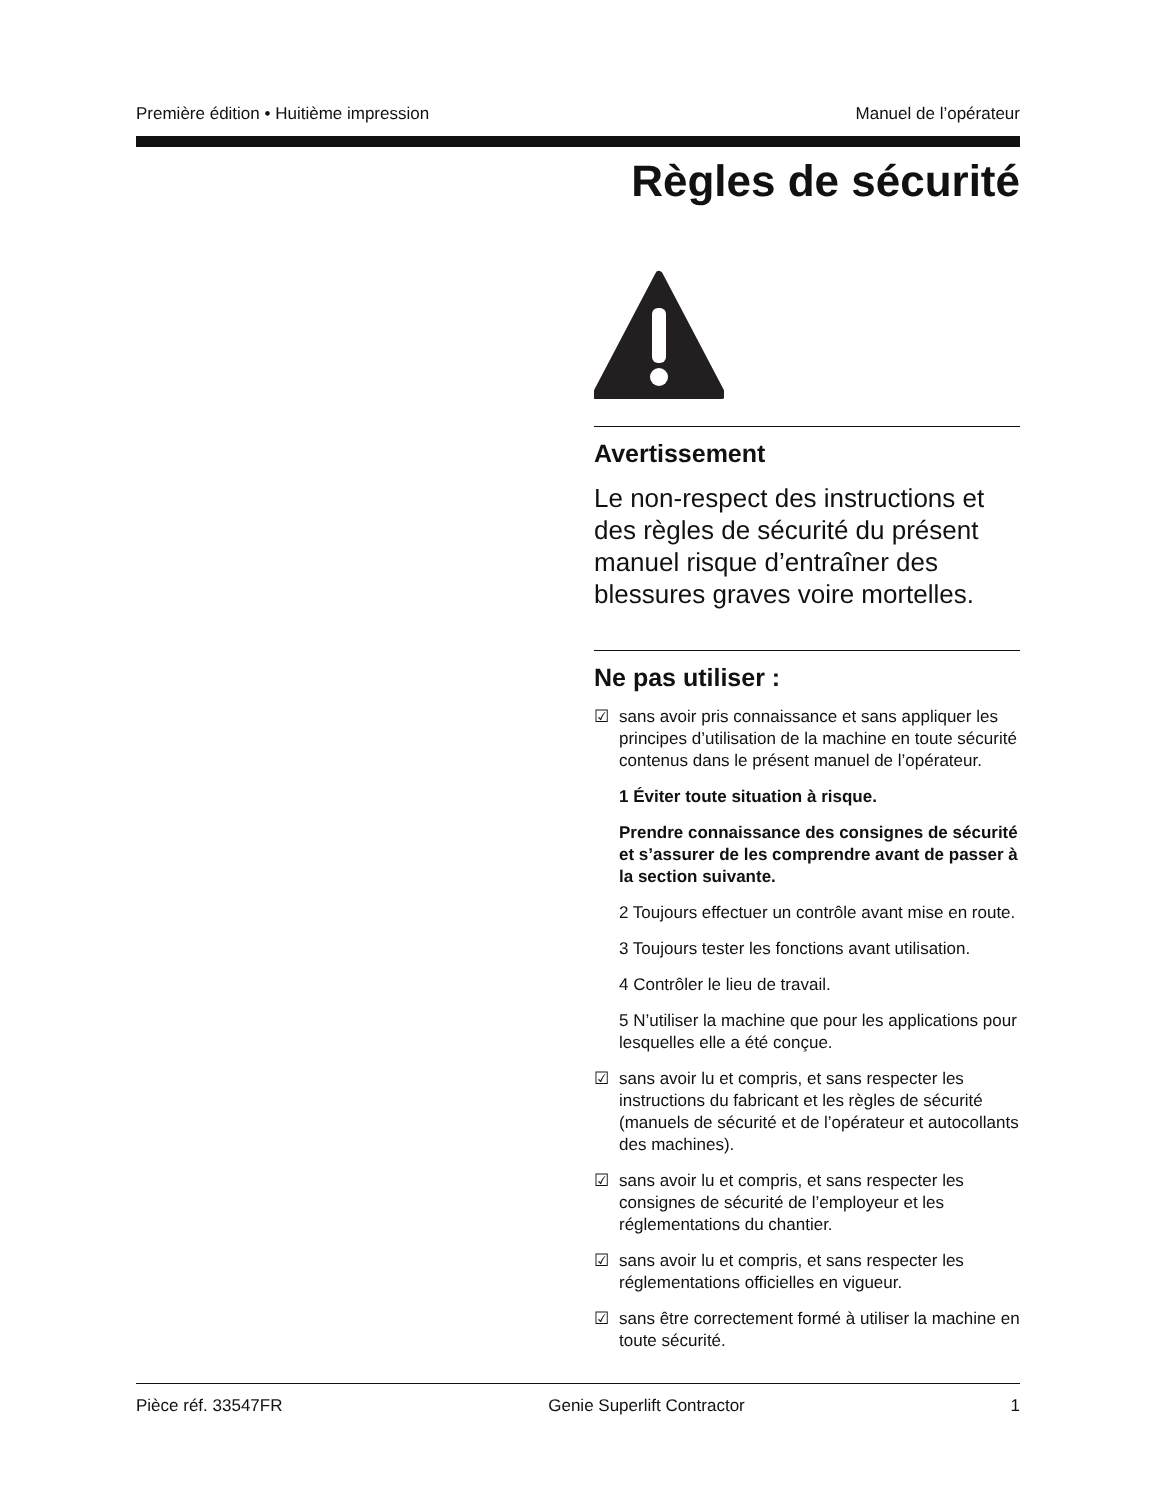Première édition • Huitième impression Manuel de l’opérateur
Règles de sécurité
Avertissement
Le non-respect des instructions et des règles de sécurité du présent manuel risque d’entraîner des blessures graves voire mortelles.
Ne pas utiliser :
☑ sans avoir pris connaissance et sans appliquer les principes d’utilisation de la machine en toute sécurité contenus dans le présent manuel de l’opérateur.
1 Éviter toute situation à risque.
Prendre connaissance des consignes de sécurité et s’assurer de les comprendre avant de passer à la section suivante.
2 Toujours effectuer un contrôle avant mise en route.
3 Toujours tester les fonctions avant utilisation.
4 Contrôler le lieu de travail.
5 N’utiliser la machine que pour les applications pour lesquelles elle a été conçue.
☑ sans avoir lu et compris, et sans respecter les instructions du fabricant et les règles de sécurité (manuels de sécurité et de l’opérateur et autocollants des machines).
☑ sans avoir lu et compris, et sans respecter les consignes de sécurité de l’employeur et les réglementations du chantier.
☑ sans avoir lu et compris, et sans respecter les réglementations officielles en vigueur.
☑ sans être correctement formé à utiliser la machine en toute sécurité.
Pièce réf. 33547FR Genie Superlift Contractor 1